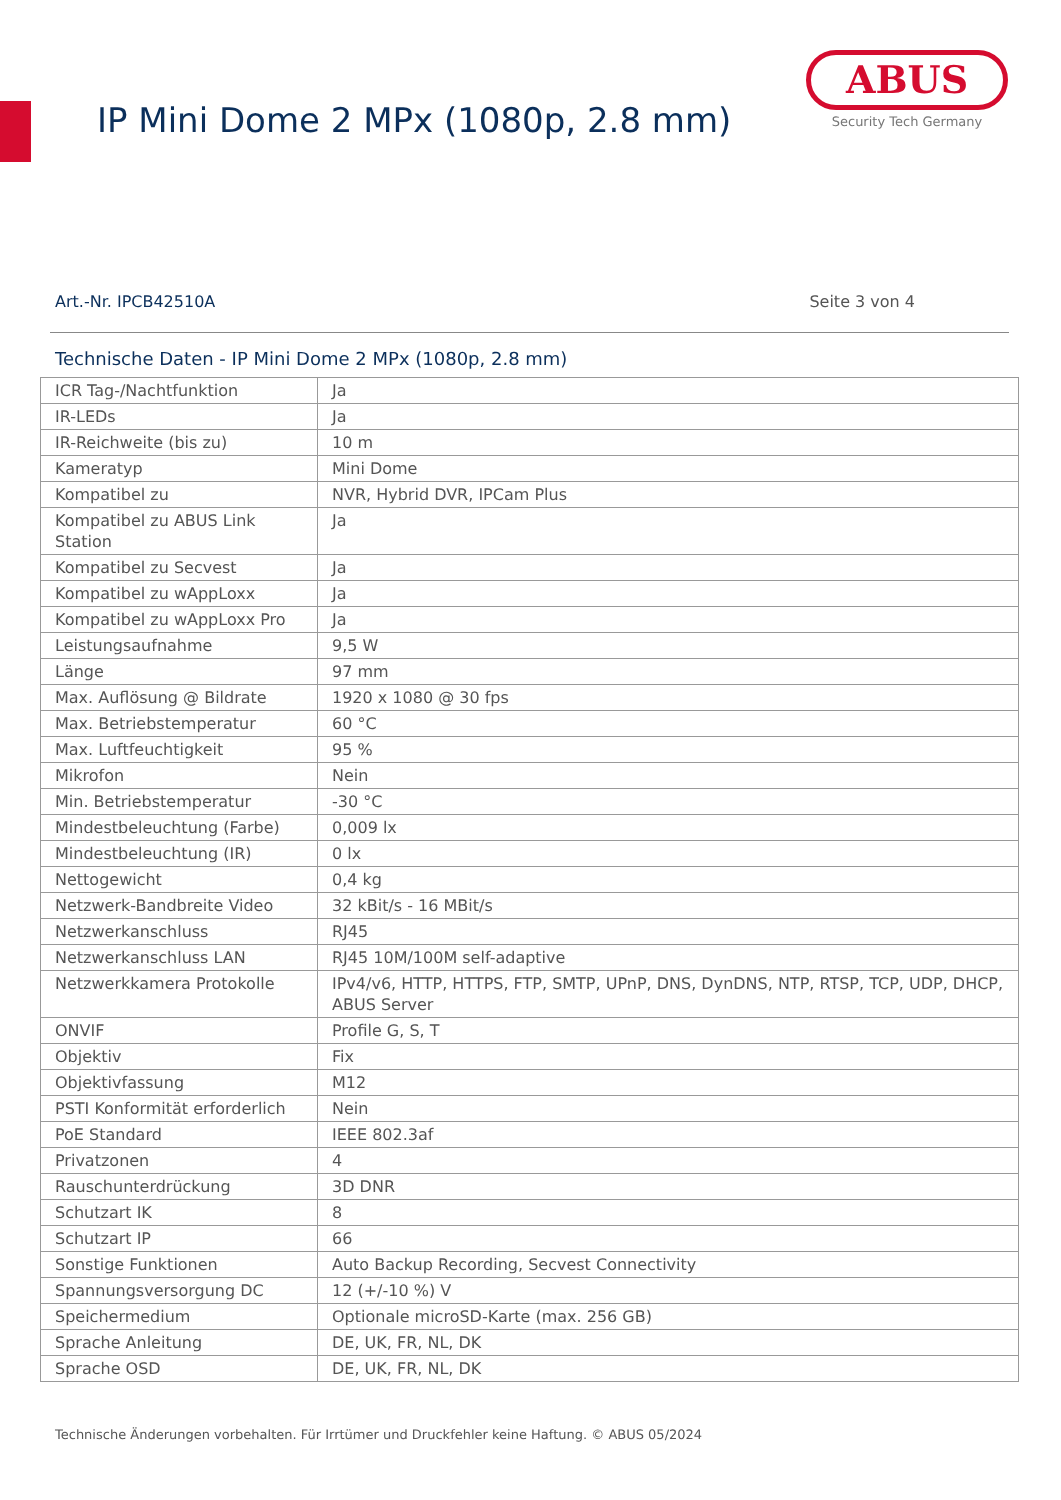IP Mini Dome 2 MPx (1080p, 2.8 mm)
ABUS
Security Tech Germany
Art.-Nr. IPCB42510A Seite 3 von 4
Technische Daten - IP Mini Dome 2 MPx (1080p, 2.8 mm)
| ICR Tag-/Nachtfunktion | Ja |
| IR-LEDs | Ja |
| IR-Reichweite (bis zu) | 10 m |
| Kameratyp | Mini Dome |
| Kompatibel zu | NVR, Hybrid DVR, IPCam Plus |
| Kompatibel zu ABUS Link Station | Ja |
| Kompatibel zu Secvest | Ja |
| Kompatibel zu wAppLoxx | Ja |
| Kompatibel zu wAppLoxx Pro | Ja |
| Leistungsaufnahme | 9,5 W |
| Länge | 97 mm |
| Max. Auflösung @ Bildrate | 1920 x 1080 @ 30 fps |
| Max. Betriebstemperatur | 60 °C |
| Max. Luftfeuchtigkeit | 95 % |
| Mikrofon | Nein |
| Min. Betriebstemperatur | -30 °C |
| Mindestbeleuchtung (Farbe) | 0,009 lx |
| Mindestbeleuchtung (IR) | 0 lx |
| Nettogewicht | 0,4 kg |
| Netzwerk-Bandbreite Video | 32 kBit/s - 16 MBit/s |
| Netzwerkanschluss | RJ45 |
| Netzwerkanschluss LAN | RJ45 10M/100M self-adaptive |
| Netzwerkkamera Protokolle | IPv4/v6, HTTP, HTTPS, FTP, SMTP, UPnP, DNS, DynDNS, NTP, RTSP, TCP, UDP, DHCP, ABUS Server |
| ONVIF | Profile G, S, T |
| Objektiv | Fix |
| Objektivfassung | M12 |
| PSTI Konformität erforderlich | Nein |
| PoE Standard | IEEE 802.3af |
| Privatzonen | 4 |
| Rauschunterdrückung | 3D DNR |
| Schutzart IK | 8 |
| Schutzart IP | 66 |
| Sonstige Funktionen | Auto Backup Recording, Secvest Connectivity |
| Spannungsversorgung DC | 12 (+/-10 %) V |
| Speichermedium | Optionale microSD-Karte (max. 256 GB) |
| Sprache Anleitung | DE, UK, FR, NL, DK |
| Sprache OSD | DE, UK, FR, NL, DK |
Technische Änderungen vorbehalten. Für Irrtümer und Druckfehler keine Haftung. © ABUS 05/2024